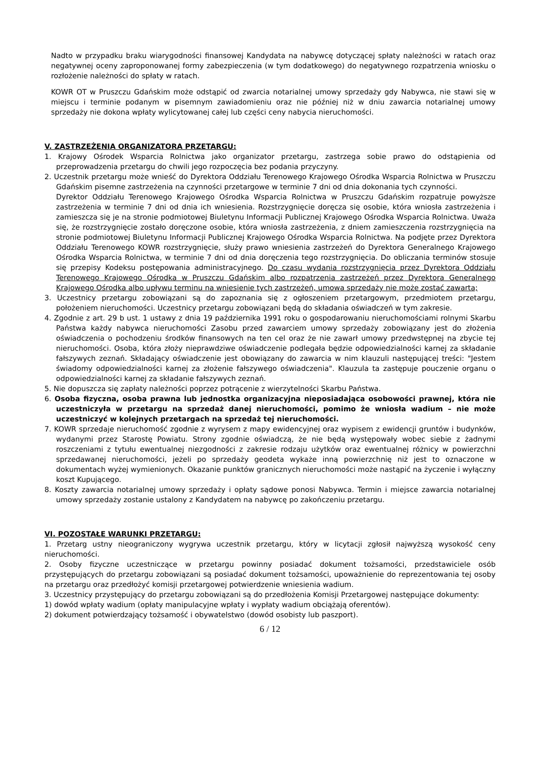Nadto w przypadku braku wiarygodności finansowej Kandydata na nabywcę dotyczącej spłaty należności w ratach oraz negatywnej oceny zaproponowanej formy zabezpieczenia (w tym dodatkowego) do negatywnego rozpatrzenia wniosku o rozłożenie należności do spłaty w ratach.
KOWR OT w Pruszczu Gdańskim może odstąpić od zwarcia notarialnej umowy sprzedaży gdy Nabywca, nie stawi się w miejscu i terminie podanym w pisemnym zawiadomieniu oraz nie później niż w dniu zawarcia notarialnej umowy sprzedaży nie dokona wpłaty wylicytowanej całej lub części ceny nabycia nieruchomości.
V. ZASTRZEŻENIA ORGANIZATORA PRZETARGU:
1. Krajowy Ośrodek Wsparcia Rolnictwa jako organizator przetargu, zastrzega sobie prawo do odstąpienia od przeprowadzenia przetargu do chwili jego rozpoczęcia bez podania przyczyny.
2. Uczestnik przetargu może wnieść do Dyrektora Oddziału Terenowego Krajowego Ośrodka Wsparcia Rolnictwa w Pruszczu Gdańskim pisemne zastrzeżenia na czynności przetargowe w terminie 7 dni od dnia dokonania tych czynności.
Dyrektor Oddziału Terenowego Krajowego Ośrodka Wsparcia Rolnictwa w Pruszczu Gdańskim rozpatruje powyższe zastrzeżenia w terminie 7 dni od dnia ich wniesienia. Rozstrzygnięcie doręcza się osobie, która wniosła zastrzeżenia i zamieszcza się je na stronie podmiotowej Biuletynu Informacji Publicznej Krajowego Ośrodka Wsparcia Rolnictwa. Uważa się, że rozstrzygnięcie zostało doręczone osobie, która wniosła zastrzeżenia, z dniem zamieszczenia rozstrzygnięcia na stronie podmiotowej Biuletynu Informacji Publicznej Krajowego Ośrodka Wsparcia Rolnictwa. Na podjęte przez Dyrektora Oddziału Terenowego KOWR rozstrzygnięcie, służy prawo wniesienia zastrzeżeń do Dyrektora Generalnego Krajowego Ośrodka Wsparcia Rolnictwa, w terminie 7 dni od dnia doręczenia tego rozstrzygnięcia. Do obliczania terminów stosuje się przepisy Kodeksu postępowania administracyjnego. Do czasu wydania rozstrzygnięcia przez Dyrektora Oddziału Terenowego Krajowego Ośrodka w Pruszczu Gdańskim albo rozpatrzenia zastrzeżeń przez Dyrektora Generalnego Krajowego Ośrodka albo upływu terminu na wniesienie tych zastrzeżeń, umowa sprzedaży nie może zostać zawarta;
3. Uczestnicy przetargu zobowiązani są do zapoznania się z ogłoszeniem przetargowym, przedmiotem przetargu, położeniem nieruchomości. Uczestnicy przetargu zobowiązani będą do składania oświadczeń w tym zakresie.
4. Zgodnie z art. 29 b ust. 1 ustawy z dnia 19 października 1991 roku o gospodarowaniu nieruchomościami rolnymi Skarbu Państwa każdy nabywca nieruchomości Zasobu przed zawarciem umowy sprzedaży zobowiązany jest do złożenia oświadczenia o pochodzeniu środków finansowych na ten cel oraz że nie zawarł umowy przedwstępnej na zbycie tej nieruchomości. Osoba, która złoży nieprawdziwe oświadczenie podlegała będzie odpowiedzialności karnej za składanie fałszywych zeznań. Składający oświadczenie jest obowiązany do zawarcia w nim klauzuli następującej treści: "Jestem świadomy odpowiedzialności karnej za złożenie fałszywego oświadczenia". Klauzula ta zastępuje pouczenie organu o odpowiedzialności karnej za składanie fałszywych zeznań.
5. Nie dopuszcza się zapłaty należności poprzez potrącenie z wierzytelności Skarbu Państwa.
6. Osoba fizyczna, osoba prawna lub jednostka organizacyjna nieposiadająca osobowości prawnej, która nie uczestniczyła w przetargu na sprzedaż danej nieruchomości, pomimo że wniosła wadium – nie może uczestniczyć w kolejnych przetargach na sprzedaż tej nieruchomości.
7. KOWR sprzedaje nieruchomość zgodnie z wyrysem z mapy ewidencyjnej oraz wypisem z ewidencji gruntów i budynków, wydanymi przez Starostę Powiatu. Strony zgodnie oświadczą, że nie będą występowały wobec siebie z żadnymi roszczeniami z tytułu ewentualnej niezgodności z zakresie rodzaju użytków oraz ewentualnej różnicy w powierzchni sprzedawanej nieruchomości, jeżeli po sprzedaży geodeta wykaże inną powierzchnię niż jest to oznaczone w dokumentach wyżej wymienionych. Okazanie punktów granicznych nieruchomości może nastąpić na życzenie i wyłączny koszt Kupującego.
8. Koszty zawarcia notarialnej umowy sprzedaży i opłaty sądowe ponosi Nabywca. Termin i miejsce zawarcia notarialnej umowy sprzedaży zostanie ustalony z Kandydatem na nabywcę po zakończeniu przetargu.
VI. POZOSTAŁE WARUNKI PRZETARGU:
1. Przetarg ustny nieograniczony wygrywa uczestnik przetargu, który w licytacji zgłosił najwyższą wysokość ceny nieruchomości.
2. Osoby fizyczne uczestniczące w przetargu powinny posiadać dokument tożsamości, przedstawiciele osób przystępujących do przetargu zobowiązani są posiadać dokument tożsamości, upoważnienie do reprezentowania tej osoby na przetargu oraz przedłożyć komisji przetargowej potwierdzenie wniesienia wadium.
3. Uczestnicy przystępujący do przetargu zobowiązani są do przedłożenia Komisji Przetargowej następujące dokumenty:
1) dowód wpłaty wadium (opłaty manipulacyjne wpłaty i wypłaty wadium obciążają oferentów).
2) dokument potwierdzający tożsamość i obywatelstwo (dowód osobisty lub paszport).
6 / 12